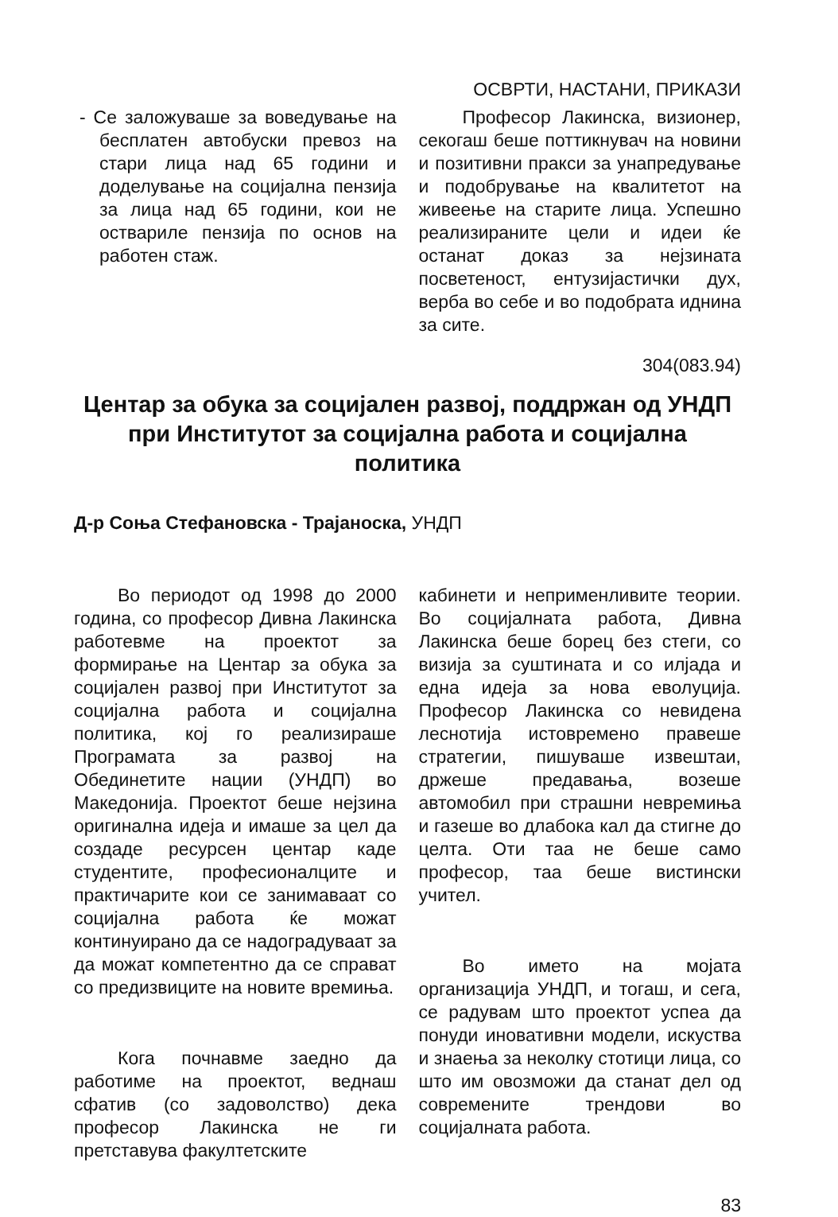ОСВРТИ, НАСТАНИ, ПРИКАЗИ
- Се заложуваше за воведување на бесплатен автобуски превоз на стари лица над 65 години и доделување на социјална пензија за лица над 65 години, кои не оствариле пензија по основ на работен стаж.
Професор Лакинска, визионер, секогаш беше поттикнувач на новини и позитивни пракси за унапредување и подобрување на квалитетот на живеење на старите лица. Успешно реализираните цели и идеи ќе останат доказ за нејзината посветеност, ентузијастички дух, верба во себе и во подобрата иднина за сите.
304(083.94)
Центар за обука за социјален развој, поддржан од УНДП при Институтот за социјална работа и социјална политика
Д-р Соња Стефановска - Трајаноска, УНДП
Во периодот од 1998 до 2000 година, со професор Дивна Лакинска работевме на проектот за формирање на Центар за обука за социјален развој при Институтот за социјална работа и социјална политика, кој го реализираше Програмата за развој на Обединетите нации (УНДП) во Македонија. Проектот беше нејзина оригинална идеја и имаше за цел да создаде ресурсен центар каде студентите, професионалците и практичарите кои се занимаваат со социјална работа ќе можат континуирано да се надоградуваат за да можат компетентно да се справат со предизвиците на новите времиња.
Кога почнавме заедно да работиме на проектот, веднаш сфатив (со задоволство) дека професор Лакинска не ги претставува факултетските
кабинети и неприменливите теории. Во социјалната работа, Дивна Лакинска беше борец без стеги, со визија за суштината и со илјада и една идеја за нова еволуција. Професор Лакинска со невидена леснотија истовремено правеше стратегии, пишуваше извештаи, држеше предавања, возеше автомобил при страшни невремиња и газеше во длабока кал да стигне до целта. Оти таа не беше само професор, таа беше вистински учител.
Во името на мојата организација УНДП, и тогаш, и сега, се радувам што проектот успеа да понуди иновативни модели, искуства и знаења за неколку стотици лица, со што им овозможи да станат дел од современите трендови во социјалната работа.
83